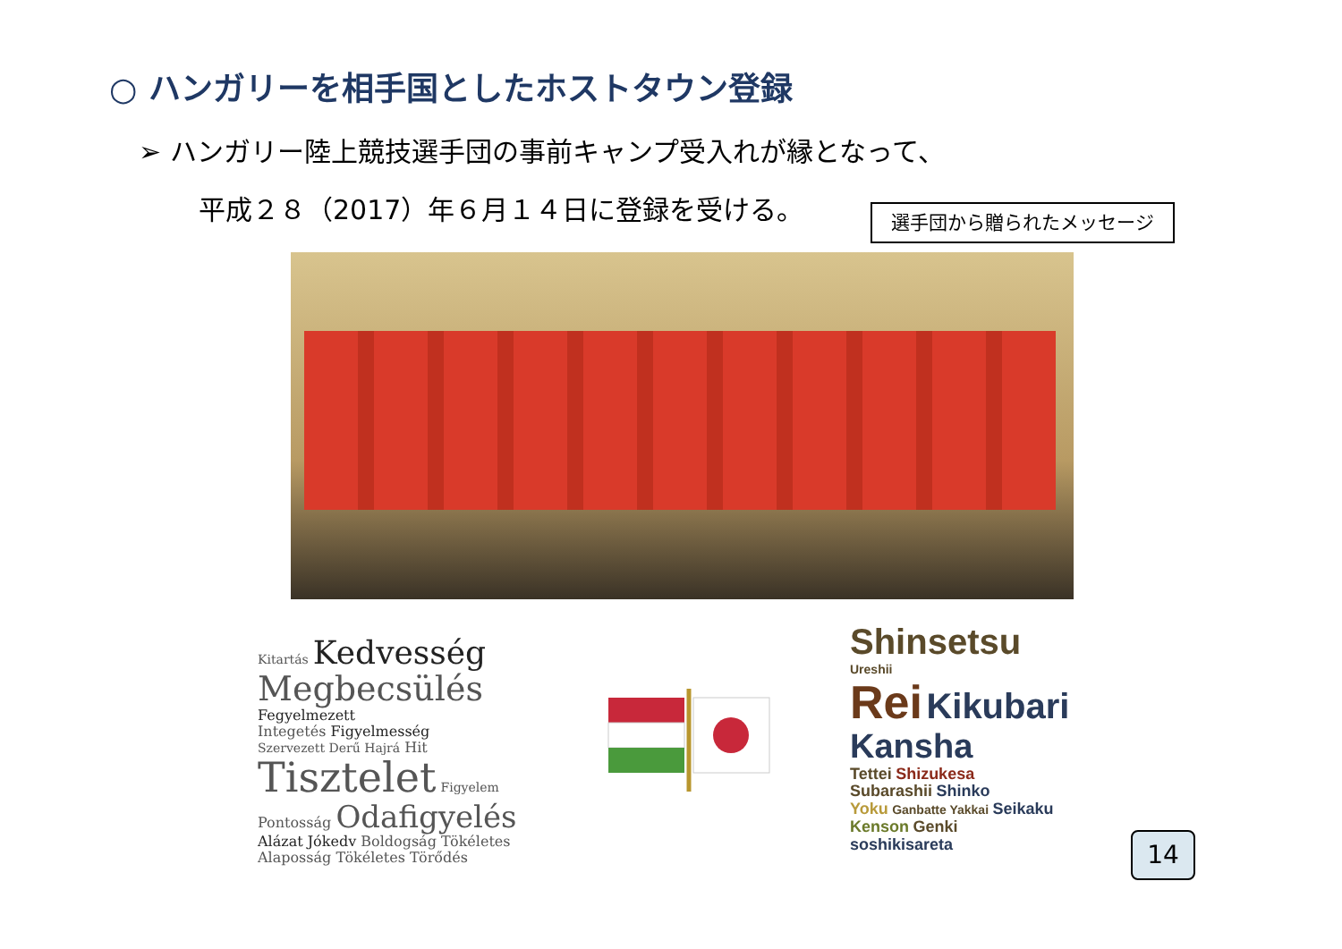○ ハンガリーを相手国としたホストタウン登録
➢ ハンガリー陸上競技選手団の事前キャンプ受入れが縁となって、
平成２８（2017）年６月１４日に登録を受ける。
選手団から贈られたメッセージ
Kitartás Kedvesség
Megbecsülés Fegyelmezett
Integetés Figyelmesség
Szervezett Derű Hajrá Hit Tisztelet Figyelem
Pontosság Odafigyelés
Alázat Jókedv Boldogság Tökéletes
Alaposság Tökéletes Törődés
Shinsetsu
Ureshii
Rei Kikubari Kansha
Tettei Shizukesa
Subarashii Shinko
Yoku Ganbatte Yakkai Seikaku
Kenson Genki
soshikisareta
14